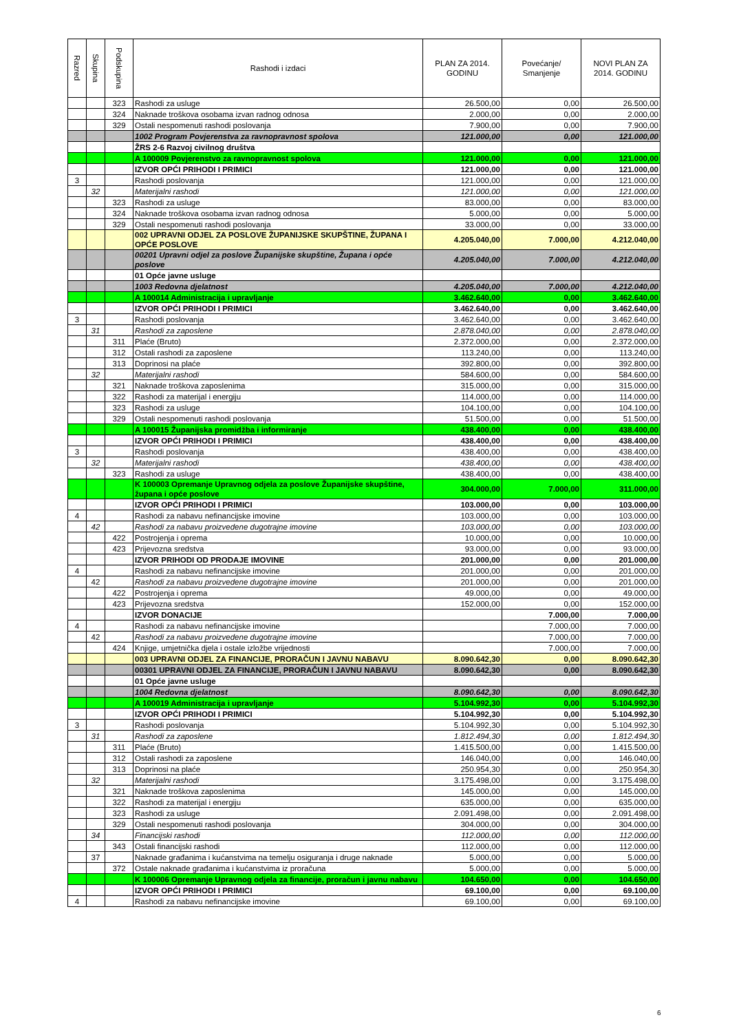| Razred | Skupina | Podskupina | Rashodi i izdaci | PLAN ZA 2014. GODINU | Povećanje/ Smanjenje | NOVI PLAN ZA 2014. GODINU |
| --- | --- | --- | --- | --- | --- | --- |
| | | 323 | Rashodi za usluge | 26.500,00 | 0,00 | 26.500,00 |
| | | 324 | Naknade troškova osobama izvan radnog odnosa | 2.000,00 | 0,00 | 2.000,00 |
| | | 329 | Ostali nespomenuti rashodi poslovanja | 7.900,00 | 0,00 | 7.900,00 |
| | | | 1002 Program Povjerenstva za ravnopravnost spolova | 121.000,00 | 0,00 | 121.000,00 |
| | | | ŽRS 2-6 Razvoj civilnog društva | | | |
| | | | A 100009 Povjerenstvo za ravnopravnost spolova | 121.000,00 | 0,00 | 121.000,00 |
| | | | IZVOR OPĆI PRIHODI I PRIMICI | 121.000,00 | 0,00 | 121.000,00 |
| 3 | | | Rashodi poslovanja | 121.000,00 | 0,00 | 121.000,00 |
| | 32 | | Materijalni rashodi | 121.000,00 | 0,00 | 121.000,00 |
| | | 323 | Rashodi za usluge | 83.000,00 | 0,00 | 83.000,00 |
| | | 324 | Naknade troškova osobama izvan radnog odnosa | 5.000,00 | 0,00 | 5.000,00 |
| | | 329 | Ostali nespomenuti rashodi poslovanja | 33.000,00 | 0,00 | 33.000,00 |
| | | | 002 UPRAVNI ODJEL ZA POSLOVE ŽUPANIJSKE SKUPŠTINE, ŽUPANA I OPĆE POSLOVE | 4.205.040,00 | 7.000,00 | 4.212.040,00 |
| | | | 00201 Upravni odjel za poslove Županijske skupštine, Župana i opće poslove | 4.205.040,00 | 7.000,00 | 4.212.040,00 |
| | | | 01 Opće javne usluge | | | |
| | | | 1003 Redovna djelatnost | 4.205.040,00 | 7.000,00 | 4.212.040,00 |
| | | | A 100014 Administracija i upravljanje | 3.462.640,00 | 0,00 | 3.462.640,00 |
| | | | IZVOR OPĆI PRIHODI I PRIMICI | 3.462.640,00 | 0,00 | 3.462.640,00 |
| 3 | | | Rashodi poslovanja | 3.462.640,00 | 0,00 | 3.462.640,00 |
| | 31 | | Rashodi za zaposlene | 2.878.040,00 | 0,00 | 2.878.040,00 |
| | | 311 | Plaće (Bruto) | 2.372.000,00 | 0,00 | 2.372.000,00 |
| | | 312 | Ostali rashodi za zaposlene | 113.240,00 | 0,00 | 113.240,00 |
| | | 313 | Doprinosi na plaće | 392.800,00 | 0,00 | 392.800,00 |
| | 32 | | Materijalni rashodi | 584.600,00 | 0,00 | 584.600,00 |
| | | 321 | Naknade troškova zaposlenima | 315.000,00 | 0,00 | 315.000,00 |
| | | 322 | Rashodi za materijal i energiju | 114.000,00 | 0,00 | 114.000,00 |
| | | 323 | Rashodi za usluge | 104.100,00 | 0,00 | 104.100,00 |
| | | 329 | Ostali nespomenuti rashodi poslovanja | 51.500,00 | 0,00 | 51.500,00 |
| | | | A 100015 Županijska promidžba i informiranje | 438.400,00 | 0,00 | 438.400,00 |
| | | | IZVOR OPĆI PRIHODI I PRIMICI | 438.400,00 | 0,00 | 438.400,00 |
| 3 | | | Rashodi poslovanja | 438.400,00 | 0,00 | 438.400,00 |
| | 32 | | Materijalni rashodi | 438.400,00 | 0,00 | 438.400,00 |
| | | 323 | Rashodi za usluge | 438.400,00 | 0,00 | 438.400,00 |
| | | | K 100003 Opremanje Upravnog odjela za poslove Županijske skupštine, župana i opće poslove | 304.000,00 | 7.000,00 | 311.000,00 |
| | | | IZVOR OPĆI PRIHODI I PRIMICI | 103.000,00 | 0,00 | 103.000,00 |
| 4 | | | Rashodi za nabavu nefinancijske imovine | 103.000,00 | 0,00 | 103.000,00 |
| | 42 | | Rashodi za nabavu proizvedene dugotrajne imovine | 103.000,00 | 0,00 | 103.000,00 |
| | | 422 | Postrojenja i oprema | 10.000,00 | 0,00 | 10.000,00 |
| | | 423 | Prijevozna sredstva | 93.000,00 | 0,00 | 93.000,00 |
| | | | IZVOR PRIHODI OD PRODAJE IMOVINE | 201.000,00 | 0,00 | 201.000,00 |
| 4 | | | Rashodi za nabavu nefinancijske imovine | 201.000,00 | 0,00 | 201.000,00 |
| | 42 | | Rashodi za nabavu proizvedene dugotrajne imovine | 201.000,00 | 0,00 | 201.000,00 |
| | | 422 | Postrojenja i oprema | 49.000,00 | 0,00 | 49.000,00 |
| | | 423 | Prijevozna sredstva | 152.000,00 | 0,00 | 152.000,00 |
| | | | IZVOR DONACIJE | | 7.000,00 | 7.000,00 |
| 4 | | | Rashodi za nabavu nefinancijske imovine | | 7.000,00 | 7.000,00 |
| | 42 | | Rashodi za nabavu proizvedene dugotrajne imovine | | 7.000,00 | 7.000,00 |
| | | 424 | Knjige, umjetnička djela i ostale izložbe vrijednosti | | 7.000,00 | 7.000,00 |
| | | | 003 UPRAVNI ODJEL ZA FINANCIJE, PRORAČUN I JAVNU NABAVU | 8.090.642,30 | 0,00 | 8.090.642,30 |
| | | | 00301 UPRAVNI ODJEL ZA FINANCIJE, PRORAČUN I JAVNU NABAVU | 8.090.642,30 | 0,00 | 8.090.642,30 |
| | | | 01 Opće javne usluge | | | |
| | | | 1004 Redovna djelatnost | 8.090.642,30 | 0,00 | 8.090.642,30 |
| | | | A 100019 Administracija i upravljanje | 5.104.992,30 | 0,00 | 5.104.992,30 |
| | | | IZVOR OPĆI PRIHODI I PRIMICI | 5.104.992,30 | 0,00 | 5.104.992,30 |
| 3 | | | Rashodi poslovanja | 5.104.992,30 | 0,00 | 5.104.992,30 |
| | 31 | | Rashodi za zaposlene | 1.812.494,30 | 0,00 | 1.812.494,30 |
| | | 311 | Plaće (Bruto) | 1.415.500,00 | 0,00 | 1.415.500,00 |
| | | 312 | Ostali rashodi za zaposlene | 146.040,00 | 0,00 | 146.040,00 |
| | | 313 | Doprinosi na plaće | 250.954,30 | 0,00 | 250.954,30 |
| | 32 | | Materijalni rashodi | 3.175.498,00 | 0,00 | 3.175.498,00 |
| | | 321 | Naknade troškova zaposlenima | 145.000,00 | 0,00 | 145.000,00 |
| | | 322 | Rashodi za materijal i energiju | 635.000,00 | 0,00 | 635.000,00 |
| | | 323 | Rashodi za usluge | 2.091.498,00 | 0,00 | 2.091.498,00 |
| | | 329 | Ostali nespomenuti rashodi poslovanja | 304.000,00 | 0,00 | 304.000,00 |
| | 34 | | Financijski rashodi | 112.000,00 | 0,00 | 112.000,00 |
| | | 343 | Ostali financijski rashodi | 112.000,00 | 0,00 | 112.000,00 |
| | 37 | | Naknade građanima i kućanstvima na temelju osiguranja i druge naknade | 5.000,00 | 0,00 | 5.000,00 |
| | | 372 | Ostale naknade građanima i kućanstvima iz proračuna | 5.000,00 | 0,00 | 5.000,00 |
| | | | K 100006 Opremanje Upravnog odjela za financije, proračun i javnu nabavu | 104.650,00 | 0,00 | 104.650,00 |
| | | | IZVOR OPĆI PRIHODI I PRIMICI | 69.100,00 | 0,00 | 69.100,00 |
| 4 | | | Rashodi za nabavu nefinancijske imovine | 69.100,00 | 0,00 | 69.100,00 |
6